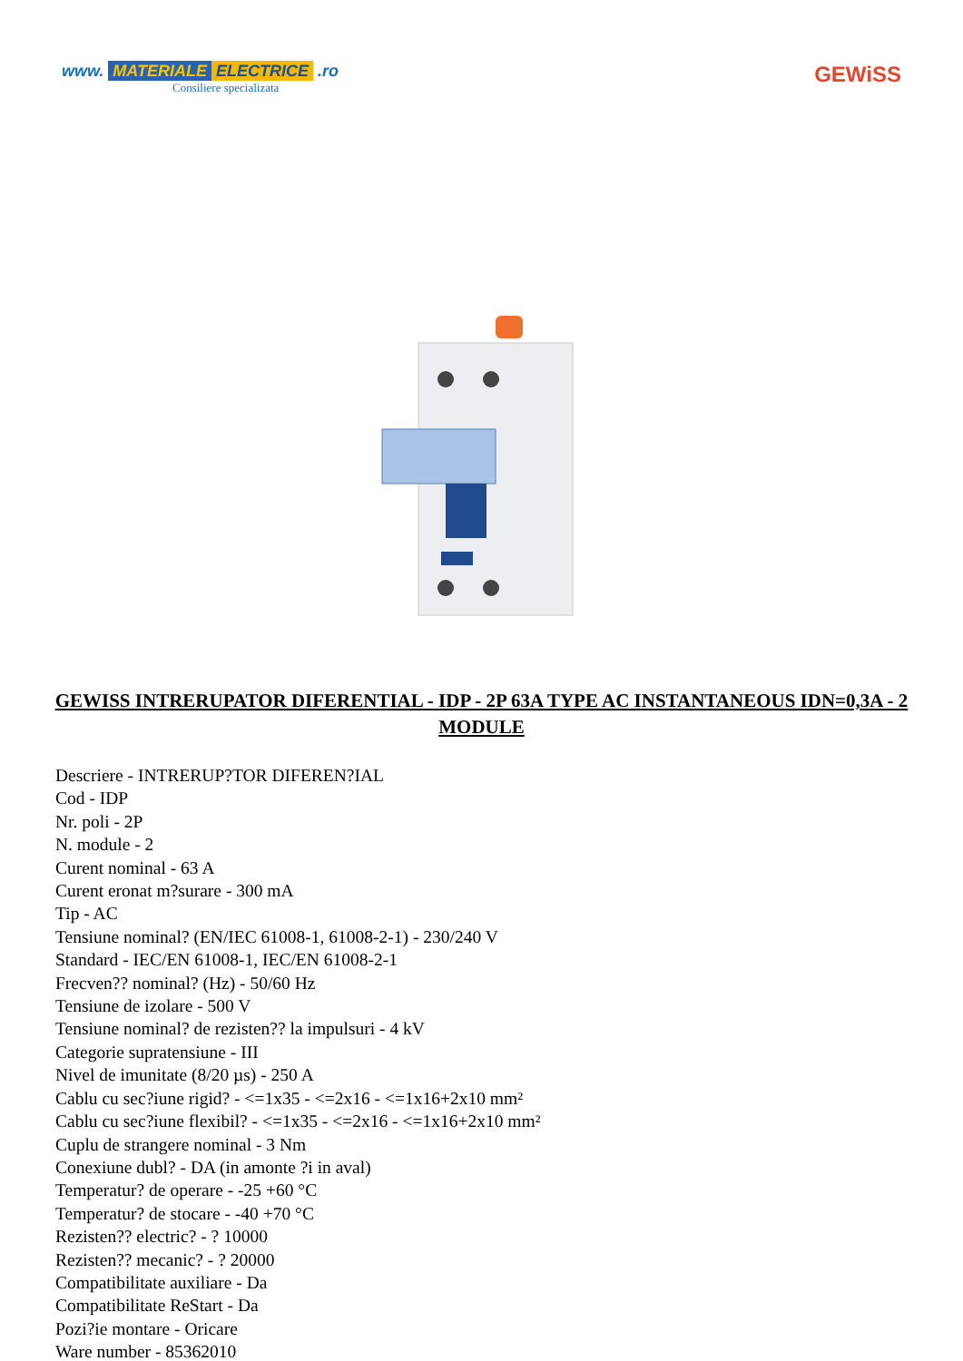www. MATERIALE ELECTRICE .ro
Consiliere specializata
GEWiSS
GEWISS INTRERUPATOR DIFERENTIAL - IDP - 2P 63A TYPE AC INSTANTANEOUS IDN=0,3A - 2 MODULE
Descriere - INTRERUP?TOR DIFEREN?IAL
Cod - IDP
Nr. poli - 2P
N. module - 2
Curent nominal - 63 A
Curent eronat m?surare - 300 mA
Tip - AC
Tensiune nominal? (EN/IEC 61008-1, 61008-2-1) - 230/240 V
Standard - IEC/EN 61008-1, IEC/EN 61008-2-1
Frecven?? nominal? (Hz) - 50/60 Hz
Tensiune de izolare - 500 V
Tensiune nominal? de rezisten?? la impulsuri - 4 kV
Categorie supratensiune - III
Nivel de imunitate (8/20 µs) - 250 A
Cablu cu sec?iune rigid? - <=1x35 - <=2x16 - <=1x16+2x10 mm²
Cablu cu sec?iune flexibil? - <=1x35 - <=2x16 - <=1x16+2x10 mm²
Cuplu de strangere nominal - 3 Nm
Conexiune dubl? - DA (in amonte ?i in aval)
Temperatur? de operare - -25 +60 °C
Temperatur? de stocare - -40 +70 °C
Rezisten?? electric? - ? 10000
Rezisten?? mecanic? - ? 20000
Compatibilitate auxiliare - Da
Compatibilitate ReStart - Da
Pozi?ie montare - Oricare
Ware number - 85362010